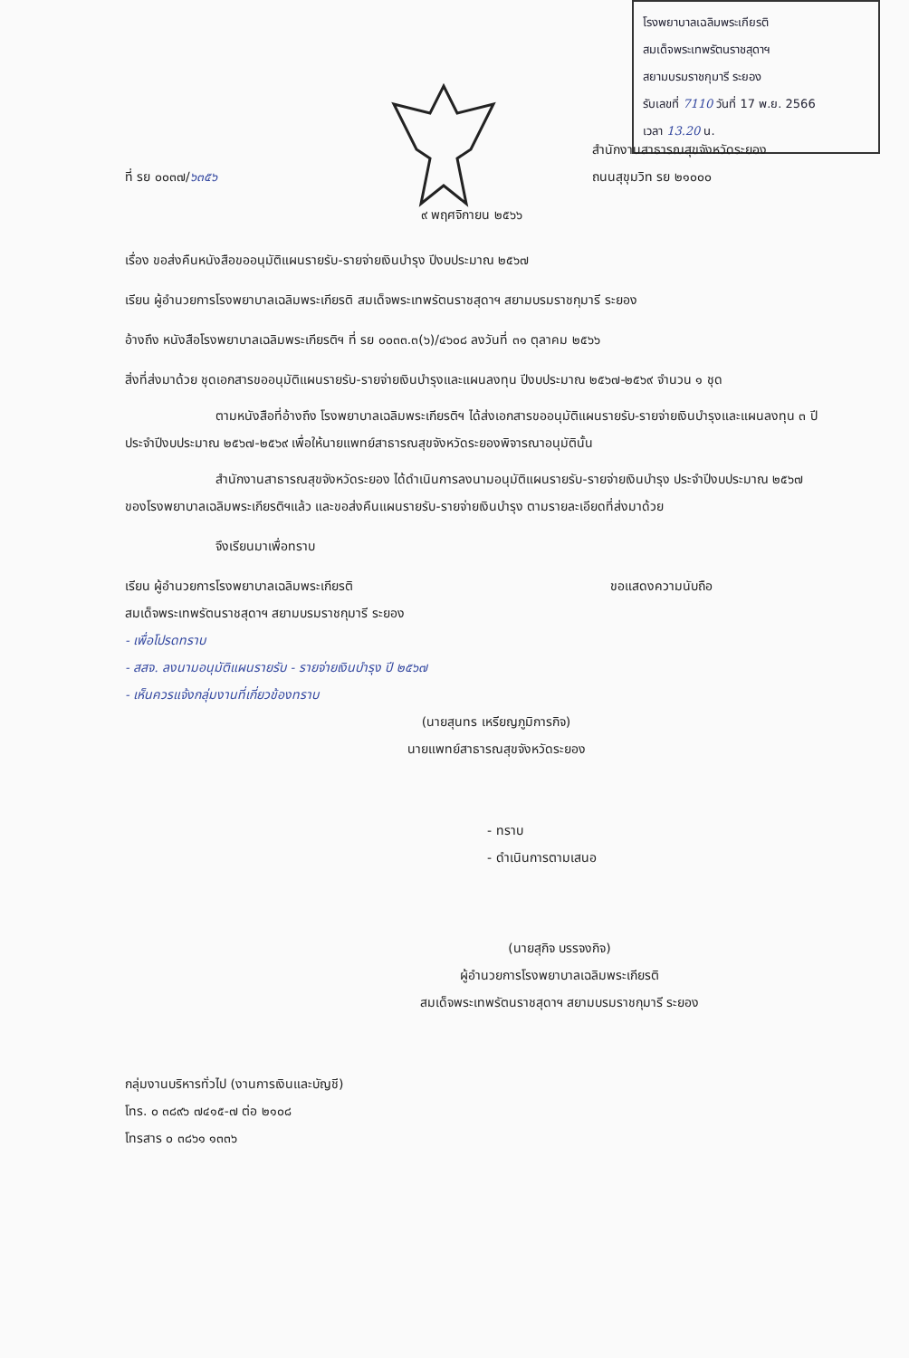โรงพยาบาลเฉลิมพระเกียรติ
สมเด็จพระเทพรัตนราชสุดาฯ
สยามบรมราชกุมารี ระยอง
รับเลขที่ 7110 วันที่ 17 พ.ย. 2566
เวลา 13.20 น.
ที่ รย ๐๐๓๗/๖๓๕๖
สำนักงานสาธารณสุขจังหวัดระยอง
ถนนสุขุมวิท รย ๒๑๐๐๐
๙ พฤศจิกายน ๒๕๖๖
เรื่อง ขอส่งคืนหนังสือขออนุมัติแผนรายรับ-รายจ่ายเงินบำรุง ปีงบประมาณ ๒๕๖๗
เรียน ผู้อำนวยการโรงพยาบาลเฉลิมพระเกียรติ สมเด็จพระเทพรัตนราชสุดาฯ สยามบรมราชกุมารี ระยอง
อ้างถึง หนังสือโรงพยาบาลเฉลิมพระเกียรติฯ ที่ รย ๐๐๓๓.๓(๖)/๔๖๐๘ ลงวันที่ ๓๑ ตุลาคม ๒๕๖๖
สิ่งที่ส่งมาด้วย ชุดเอกสารขออนุมัติแผนรายรับ-รายจ่ายเงินบำรุงและแผนลงทุน ปีงบประมาณ ๒๕๖๗-๒๕๖๙ จำนวน ๑ ชุด
ตามหนังสือที่อ้างถึง โรงพยาบาลเฉลิมพระเกียรติฯ ได้ส่งเอกสารขออนุมัติแผนรายรับ-รายจ่ายเงินบำรุงและแผนลงทุน ๓ ปี ประจำปีงบประมาณ ๒๕๖๗-๒๕๖๙ เพื่อให้นายแพทย์สาธารณสุขจังหวัดระยองพิจารณาอนุมัตินั้น
สำนักงานสาธารณสุขจังหวัดระยอง ได้ดำเนินการลงนามอนุมัติแผนรายรับ-รายจ่ายเงินบำรุง ประจำปีงบประมาณ ๒๕๖๗ ของโรงพยาบาลเฉลิมพระเกียรติฯแล้ว และขอส่งคืนแผนรายรับ-รายจ่ายเงินบำรุง ตามรายละเอียดที่ส่งมาด้วย
จึงเรียนมาเพื่อทราบ
เรียน ผู้อำนวยการโรงพยาบาลเฉลิมพระเกียรติ
สมเด็จพระเทพรัตนราชสุดาฯ สยามบรมราชกุมารี ระยอง
- เพื่อโปรดทราบ
- สสจ. ลงนามอนุมัติแผนรายรับ - รายจ่ายเงินบำรุง ปี ๒๕๖๗
- เห็นควรแจ้งกลุ่มงานที่เกี่ยวข้องทราบ
ขอแสดงความนับถือ
(นายสุนทร เหรียญภูมิการกิจ)
นายแพทย์สาธารณสุขจังหวัดระยอง
- ทราบ
- ดำเนินการตามเสนอ
(นายสุกิจ บรรจงกิจ)
ผู้อำนวยการโรงพยาบาลเฉลิมพระเกียรติ
สมเด็จพระเทพรัตนราชสุดาฯ สยามบรมราชกุมารี ระยอง
กลุ่มงานบริหารทั่วไป (งานการเงินและบัญชี)
โทร. ๐ ๓๘๙๖ ๗๔๑๕-๗ ต่อ ๒๑๐๘
โทรสาร ๐ ๓๘๖๑ ๑๓๓๖